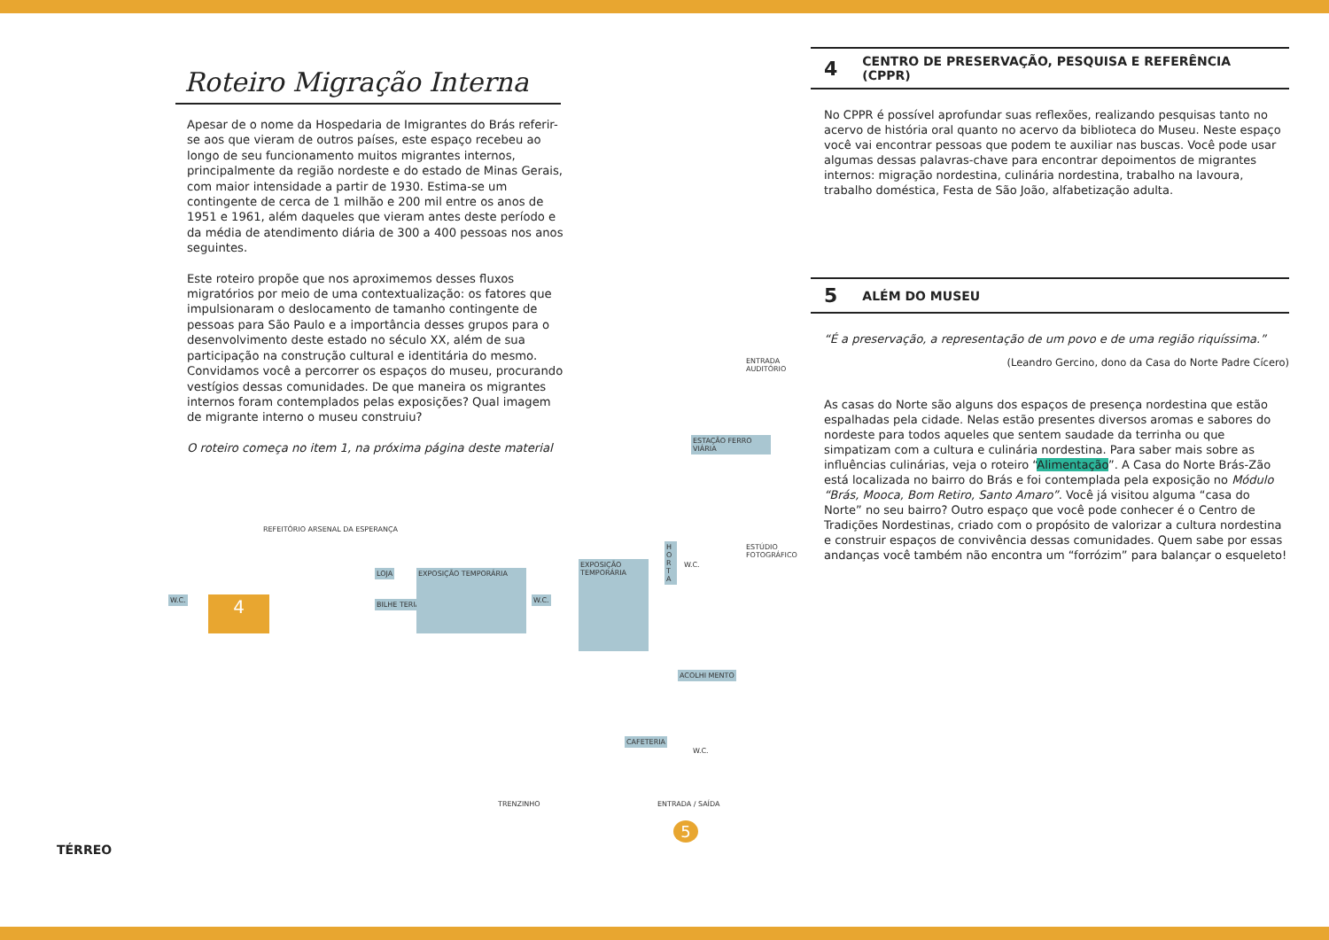Roteiro Migração Interna
Apesar de o nome da Hospedaria de Imigrantes do Brás referir-se aos que vieram de outros países, este espaço recebeu ao longo de seu funcionamento muitos migrantes internos, principalmente da região nordeste e do estado de Minas Gerais, com maior intensidade a partir de 1930. Estima-se um contingente de cerca de 1 milhão e 200 mil entre os anos de 1951 e 1961, além daqueles que vieram antes deste período e da média de atendimento diária de 300 a 400 pessoas nos anos seguintes.
Este roteiro propõe que nos aproximemos desses fluxos migratórios por meio de uma contextualização: os fatores que impulsionaram o deslocamento de tamanho contingente de pessoas para São Paulo e a importância desses grupos para o desenvolvimento deste estado no século XX, além de sua participação na construção cultural e identitária do mesmo. Convidamos você a percorrer os espaços do museu, procurando vestígios dessas comunidades. De que maneira os migrantes internos foram contemplados pelas exposições? Qual imagem de migrante interno o museu construiu?
O roteiro começa no item 1, na próxima página deste material
REFEITÓRIO ARSENAL DA ESPERANÇA
ENTRADA AUDITÓRIO
ESTAÇÃO FERRO VIÁRIA
ESTÚDIO FOTOGRÁFICO
H O R T A
4
W.C.
LOJA
BILHE TERIA
EXPOSIÇÃO TEMPORÁRIA
W.C.
EXPOSIÇÃO TEMPORÁRIA
W.C.
ACOLHI MENTO
CAFETERIA
W.C.
TRENZINHO ENTRADA / SAÍDA
5
TÉRREO
4 CENTRO DE PRESERVAÇÃO, PESQUISA E REFERÊNCIA (CPPR)
No CPPR é possível aprofundar suas reflexões, realizando pesquisas tanto no acervo de história oral quanto no acervo da biblioteca do Museu. Neste espaço você vai encontrar pessoas que podem te auxiliar nas buscas. Você pode usar algumas dessas palavras-chave para encontrar depoimentos de migrantes internos: migração nordestina, culinária nordestina, trabalho na lavoura, trabalho doméstica, Festa de São João, alfabetização adulta.
5 ALÉM DO MUSEU
“É a preservação, a representação de um povo e de uma região riquíssima.”
(Leandro Gercino, dono da Casa do Norte Padre Cícero)
As casas do Norte são alguns dos espaços de presença nordestina que estão espalhadas pela cidade. Nelas estão presentes diversos aromas e sabores do nordeste para todos aqueles que sentem saudade da terrinha ou que simpatizam com a cultura e culinária nordestina. Para saber mais sobre as influências culinárias, veja o roteiro “Alimentação”. A Casa do Norte Brás-Zão está localizada no bairro do Brás e foi contemplada pela exposição no Módulo “Brás, Mooca, Bom Retiro, Santo Amaro”. Você já visitou alguma “casa do Norte” no seu bairro? Outro espaço que você pode conhecer é o Centro de Tradições Nordestinas, criado com o propósito de valorizar a cultura nordestina e construir espaços de convivência dessas comunidades. Quem sabe por essas andanças você também não encontra um “forrózim” para balançar o esqueleto!